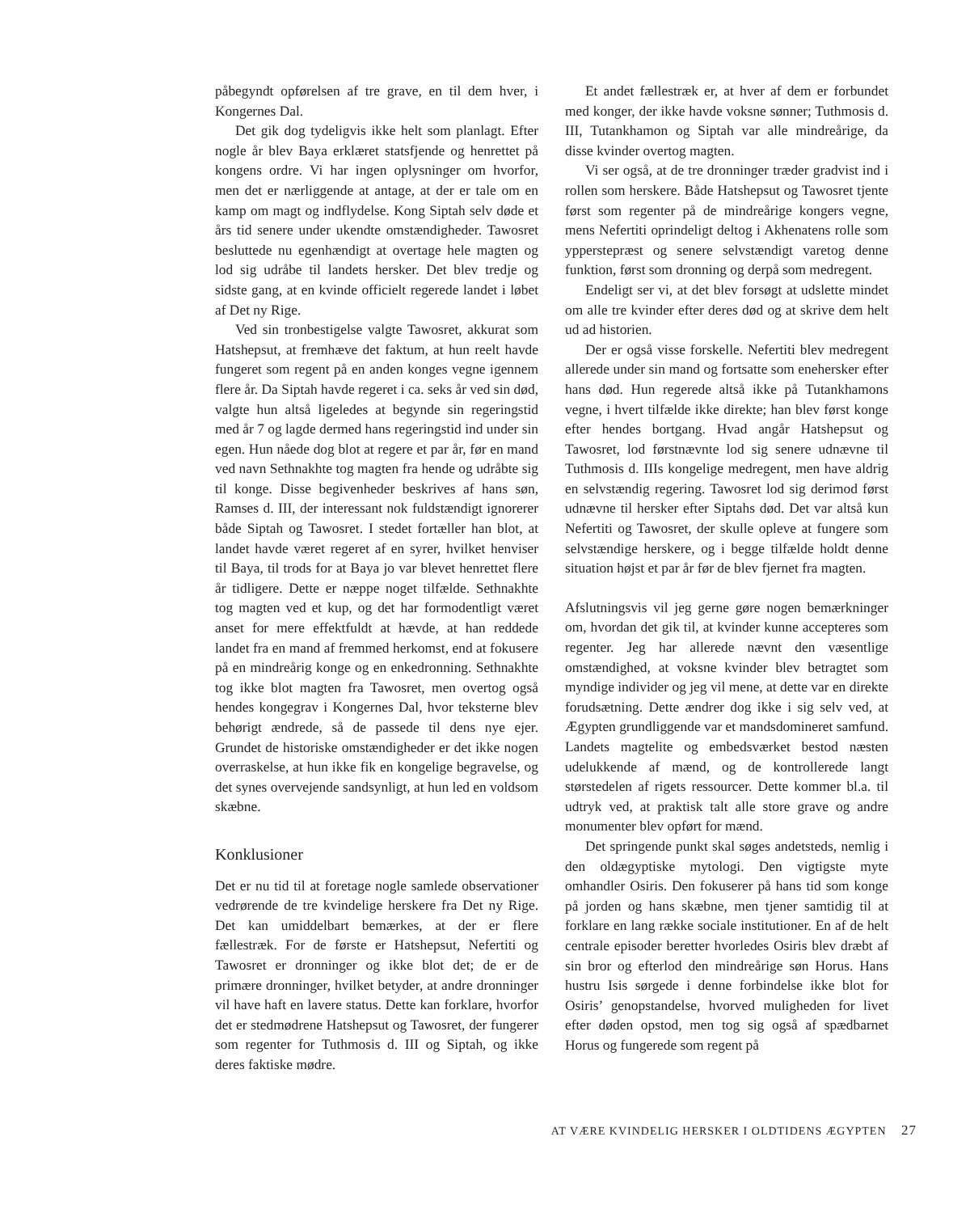påbegyndt opførelsen af tre grave, en til dem hver, i Kongernes Dal.
Det gik dog tydeligvis ikke helt som planlagt. Efter nogle år blev Baya erklæret statsfjende og henrettet på kongens ordre. Vi har ingen oplysninger om hvorfor, men det er nærliggende at antage, at der er tale om en kamp om magt og indflydelse. Kong Siptah selv døde et års tid senere under ukendte omstændigheder. Tawosret besluttede nu egenhændigt at overtage hele magten og lod sig udråbe til landets hersker. Det blev tredje og sidste gang, at en kvinde officielt regerede landet i løbet af Det ny Rige.
Ved sin tronbestigelse valgte Tawosret, akkurat som Hatshepsut, at fremhæve det faktum, at hun reelt havde fungeret som regent på en anden konges vegne igennem flere år. Da Siptah havde regeret i ca. seks år ved sin død, valgte hun altså ligeledes at begynde sin regeringstid med år 7 og lagde dermed hans regeringstid ind under sin egen. Hun nåede dog blot at regere et par år, før en mand ved navn Sethnakhte tog magten fra hende og udråbte sig til konge. Disse begivenheder beskrives af hans søn, Ramses d. III, der interessant nok fuldstændigt ignorerer både Siptah og Tawosret. I stedet fortæller han blot, at landet havde været regeret af en syrer, hvilket henviser til Baya, til trods for at Baya jo var blevet henrettet flere år tidligere. Dette er næppe noget tilfælde. Sethnakhte tog magten ved et kup, og det har formodentligt været anset for mere effektfuldt at hævde, at han reddede landet fra en mand af fremmed herkomst, end at fokusere på en mindreårig konge og en enkedronning. Sethnakhte tog ikke blot magten fra Tawosret, men overtog også hendes kongegrav i Kongernes Dal, hvor teksterne blev behørigt ændrede, så de passede til dens nye ejer. Grundet de historiske omstændigheder er det ikke nogen overraskelse, at hun ikke fik en kongelige begravelse, og det synes overvejende sandsynligt, at hun led en voldsom skæbne.
Konklusioner
Det er nu tid til at foretage nogle samlede observationer vedrørende de tre kvindelige herskere fra Det ny Rige. Det kan umiddelbart bemærkes, at der er flere fællestræk. For de første er Hatshepsut, Nefertiti og Tawosret er dronninger og ikke blot det; de er de primære dronninger, hvilket betyder, at andre dronninger vil have haft en lavere status. Dette kan forklare, hvorfor det er stedmødrene Hatshepsut og Tawosret, der fungerer som regenter for Tuthmosis d. III og Siptah, og ikke deres faktiske mødre.
Et andet fællestræk er, at hver af dem er forbundet med konger, der ikke havde voksne sønner; Tuthmosis d. III, Tutankhamon og Siptah var alle mindreårige, da disse kvinder overtog magten.
Vi ser også, at de tre dronninger træder gradvist ind i rollen som herskere. Både Hatshepsut og Tawosret tjente først som regenter på de mindreårige kongers vegne, mens Nefertiti oprindeligt deltog i Akhenatens rolle som ypperstepræst og senere selvstændigt varetog denne funktion, først som dronning og derpå som medregent.
Endeligt ser vi, at det blev forsøgt at udslette mindet om alle tre kvinder efter deres død og at skrive dem helt ud ad historien.
Der er også visse forskelle. Nefertiti blev medregent allerede under sin mand og fortsatte som enehersker efter hans død. Hun regerede altså ikke på Tutankhamons vegne, i hvert tilfælde ikke direkte; han blev først konge efter hendes bortgang. Hvad angår Hatshepsut og Tawosret, lod førstnævnte lod sig senere udnævne til Tuthmosis d. IIIs kongelige medregent, men have aldrig en selvstændig regering. Tawosret lod sig derimod først udnævne til hersker efter Siptahs død. Det var altså kun Nefertiti og Tawosret, der skulle opleve at fungere som selvstændige herskere, og i begge tilfælde holdt denne situation højst et par år før de blev fjernet fra magten.
Afslutningsvis vil jeg gerne gøre nogen bemærkninger om, hvordan det gik til, at kvinder kunne accepteres som regenter. Jeg har allerede nævnt den væsentlige omstændighed, at voksne kvinder blev betragtet som myndige individer og jeg vil mene, at dette var en direkte forudsætning. Dette ændrer dog ikke i sig selv ved, at Ægypten grundliggende var et mandsdomineret samfund. Landets magtelite og embedsværket bestod næsten udelukkende af mænd, og de kontrollerede langt størstedelen af rigets ressourcer. Dette kommer bl.a. til udtryk ved, at praktisk talt alle store grave og andre monumenter blev opført for mænd.
Det springende punkt skal søges andetsteds, nemlig i den oldægyptiske mytologi. Den vigtigste myte omhandler Osiris. Den fokuserer på hans tid som konge på jorden og hans skæbne, men tjener samtidig til at forklare en lang række sociale institutioner. En af de helt centrale episoder beretter hvorledes Osiris blev dræbt af sin bror og efterlod den mindreårige søn Horus. Hans hustru Isis sørgede i denne forbindelse ikke blot for Osiris’ genopstandelse, hvorved muligheden for livet efter døden opstod, men tog sig også af spædbarnet Horus og fungerede som regent på
AT VÆRE KVINDELIG HERSKER I OLDTIDENS ÆGYPTEN 27